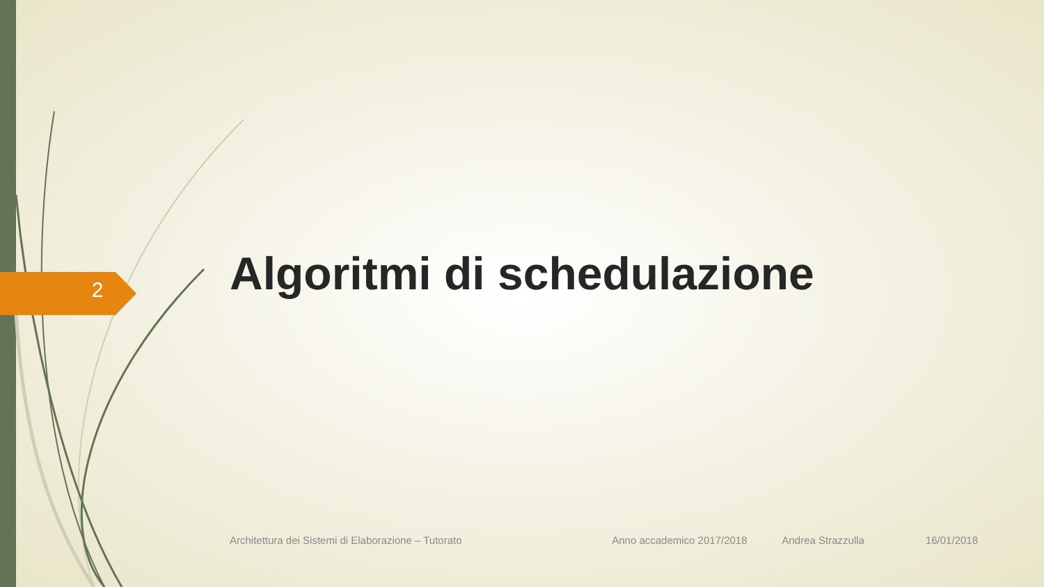2 Algoritmi di schedulazione
Architettura dei Sistemi di Elaborazione – Tutorato Anno accademico 2017/2018 Andrea Strazzulla 16/01/2018